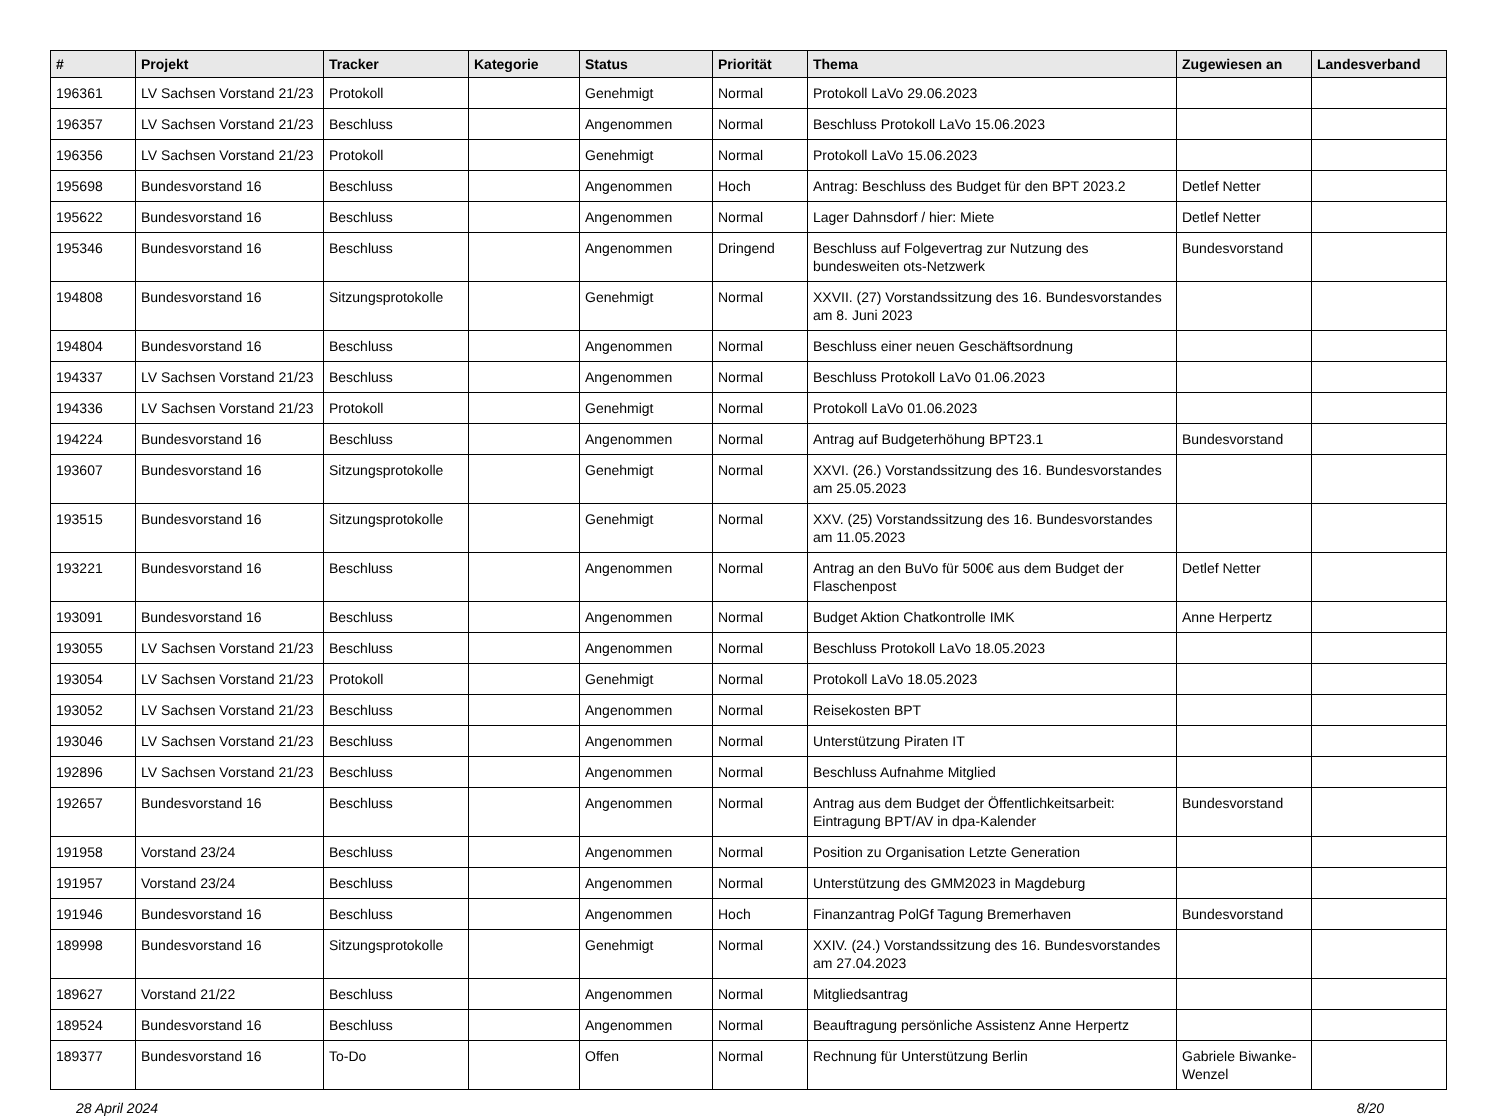| # | Projekt | Tracker | Kategorie | Status | Priorität | Thema | Zugewiesen an | Landesverband |
| --- | --- | --- | --- | --- | --- | --- | --- | --- |
| 196361 | LV Sachsen Vorstand 21/23 | Protokoll | | Genehmigt | Normal | Protokoll LaVo 29.06.2023 | | |
| 196357 | LV Sachsen Vorstand 21/23 | Beschluss | | Angenommen | Normal | Beschluss Protokoll LaVo 15.06.2023 | | |
| 196356 | LV Sachsen Vorstand 21/23 | Protokoll | | Genehmigt | Normal | Protokoll LaVo 15.06.2023 | | |
| 195698 | Bundesvorstand 16 | Beschluss | | Angenommen | Hoch | Antrag: Beschluss des Budget für den BPT 2023.2 | Detlef Netter | |
| 195622 | Bundesvorstand 16 | Beschluss | | Angenommen | Normal | Lager Dahnsdorf / hier: Miete | Detlef Netter | |
| 195346 | Bundesvorstand 16 | Beschluss | | Angenommen | Dringend | Beschluss auf Folgevertrag zur Nutzung des bundesweiten ots-Netzwerk | Bundesvorstand | |
| 194808 | Bundesvorstand 16 | Sitzungsprotokolle | | Genehmigt | Normal | XXVII. (27) Vorstandssitzung des 16. Bundesvorstandes am 8. Juni 2023 | | |
| 194804 | Bundesvorstand 16 | Beschluss | | Angenommen | Normal | Beschluss einer neuen Geschäftsordnung | | |
| 194337 | LV Sachsen Vorstand 21/23 | Beschluss | | Angenommen | Normal | Beschluss Protokoll LaVo 01.06.2023 | | |
| 194336 | LV Sachsen Vorstand 21/23 | Protokoll | | Genehmigt | Normal | Protokoll LaVo 01.06.2023 | | |
| 194224 | Bundesvorstand 16 | Beschluss | | Angenommen | Normal | Antrag auf Budgeterhöhung BPT23.1 | Bundesvorstand | |
| 193607 | Bundesvorstand 16 | Sitzungsprotokolle | | Genehmigt | Normal | XXVI. (26.) Vorstandssitzung des 16. Bundesvorstandes am 25.05.2023 | | |
| 193515 | Bundesvorstand 16 | Sitzungsprotokolle | | Genehmigt | Normal | XXV. (25) Vorstandssitzung des 16. Bundesvorstandes am 11.05.2023 | | |
| 193221 | Bundesvorstand 16 | Beschluss | | Angenommen | Normal | Antrag an den BuVo für 500€ aus dem Budget der Flaschenpost | Detlef Netter | |
| 193091 | Bundesvorstand 16 | Beschluss | | Angenommen | Normal | Budget Aktion Chatkontrolle IMK | Anne Herpertz | |
| 193055 | LV Sachsen Vorstand 21/23 | Beschluss | | Angenommen | Normal | Beschluss Protokoll LaVo 18.05.2023 | | |
| 193054 | LV Sachsen Vorstand 21/23 | Protokoll | | Genehmigt | Normal | Protokoll LaVo 18.05.2023 | | |
| 193052 | LV Sachsen Vorstand 21/23 | Beschluss | | Angenommen | Normal | Reisekosten BPT | | |
| 193046 | LV Sachsen Vorstand 21/23 | Beschluss | | Angenommen | Normal | Unterstützung Piraten IT | | |
| 192896 | LV Sachsen Vorstand 21/23 | Beschluss | | Angenommen | Normal | Beschluss Aufnahme Mitglied | | |
| 192657 | Bundesvorstand 16 | Beschluss | | Angenommen | Normal | Antrag aus dem Budget der Öffentlichkeitsarbeit: Eintragung BPT/AV in dpa-Kalender | Bundesvorstand | |
| 191958 | Vorstand 23/24 | Beschluss | | Angenommen | Normal | Position zu Organisation Letzte Generation | | |
| 191957 | Vorstand 23/24 | Beschluss | | Angenommen | Normal | Unterstützung des GMM2023 in Magdeburg | | |
| 191946 | Bundesvorstand 16 | Beschluss | | Angenommen | Hoch | Finanzantrag PolGf Tagung Bremerhaven | Bundesvorstand | |
| 189998 | Bundesvorstand 16 | Sitzungsprotokolle | | Genehmigt | Normal | XXIV. (24.) Vorstandssitzung des 16. Bundesvorstandes am 27.04.2023 | | |
| 189627 | Vorstand 21/22 | Beschluss | | Angenommen | Normal | Mitgliedsantrag | | |
| 189524 | Bundesvorstand 16 | Beschluss | | Angenommen | Normal | Beauftragung persönliche Assistenz Anne Herpertz | | |
| 189377 | Bundesvorstand 16 | To-Do | | Offen | Normal | Rechnung für Unterstützung Berlin | Gabriele Biwanke-Wenzel | |
28 April 2024 8/20